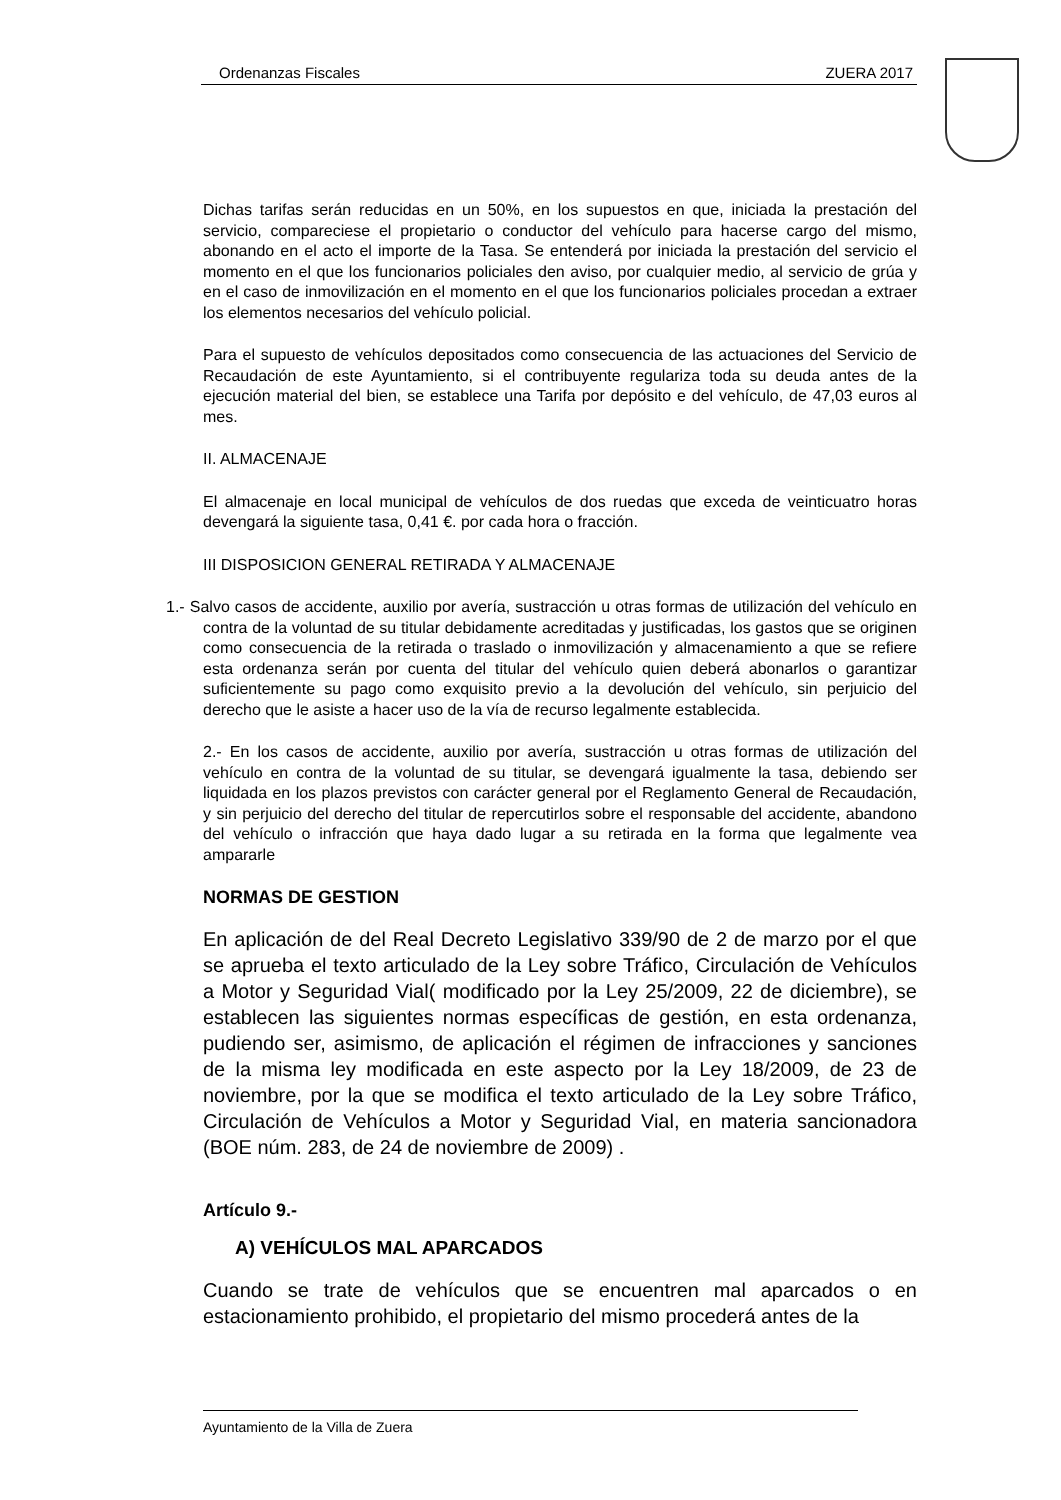Ordenanzas Fiscales ZUERA 2017
Dichas tarifas serán reducidas en un 50%, en los supuestos en que, iniciada la prestación del servicio, compareciese el propietario o conductor del vehículo para hacerse cargo del mismo, abonando en el acto el importe de la Tasa. Se entenderá por iniciada la prestación del servicio el momento en el que los funcionarios policiales den aviso, por cualquier medio, al servicio de grúa y en el caso de inmovilización en el momento en el que los funcionarios policiales procedan a extraer los elementos necesarios del vehículo policial.
Para el supuesto de vehículos depositados como consecuencia de las actuaciones del Servicio de Recaudación de este Ayuntamiento, si el contribuyente regulariza toda su deuda antes de la ejecución material del bien, se establece una Tarifa por depósito e del vehículo, de 47,03 euros al mes.
II. ALMACENAJE
El almacenaje en local municipal de vehículos de dos ruedas que exceda de veinticuatro horas devengará la siguiente tasa, 0,41 €. por cada hora o fracción.
III DISPOSICION GENERAL RETIRADA Y ALMACENAJE
1.- Salvo casos de accidente, auxilio por avería, sustracción u otras formas de utilización del vehículo en contra de la voluntad de su titular debidamente acreditadas y justificadas, los gastos que se originen como consecuencia de la retirada o traslado o inmovilización y almacenamiento a que se refiere esta ordenanza serán por cuenta del titular del vehículo quien deberá abonarlos o garantizar suficientemente su pago como exquisito previo a la devolución del vehículo, sin perjuicio del derecho que le asiste a hacer uso de la vía de recurso legalmente establecida.
2.- En los casos de accidente, auxilio por avería, sustracción u otras formas de utilización del vehículo en contra de la voluntad de su titular, se devengará igualmente la tasa, debiendo ser liquidada en los plazos previstos con carácter general por el Reglamento General de Recaudación, y sin perjuicio del derecho del titular de repercutirlos sobre el responsable del accidente, abandono del vehículo o infracción que haya dado lugar a su retirada en la forma que legalmente vea ampararle
NORMAS DE GESTION
En aplicación de del Real Decreto Legislativo 339/90 de 2 de marzo por el que se aprueba el texto articulado de la Ley sobre Tráfico, Circulación de Vehículos a Motor y Seguridad Vial( modificado por la Ley 25/2009, 22 de diciembre), se establecen las siguientes normas específicas de gestión, en esta ordenanza, pudiendo ser, asimismo, de aplicación el régimen de infracciones y sanciones de la misma ley modificada en este aspecto por la Ley 18/2009, de 23 de noviembre, por la que se modifica el texto articulado de la Ley sobre Tráfico, Circulación de Vehículos a Motor y Seguridad Vial, en materia sancionadora (BOE núm. 283, de 24 de noviembre de 2009) .
Artículo 9.-
A) VEHÍCULOS MAL APARCADOS
Cuando se trate de vehículos que se encuentren mal aparcados o en estacionamiento prohibido, el propietario del mismo procederá antes de la
Ayuntamiento de la Villa de Zuera